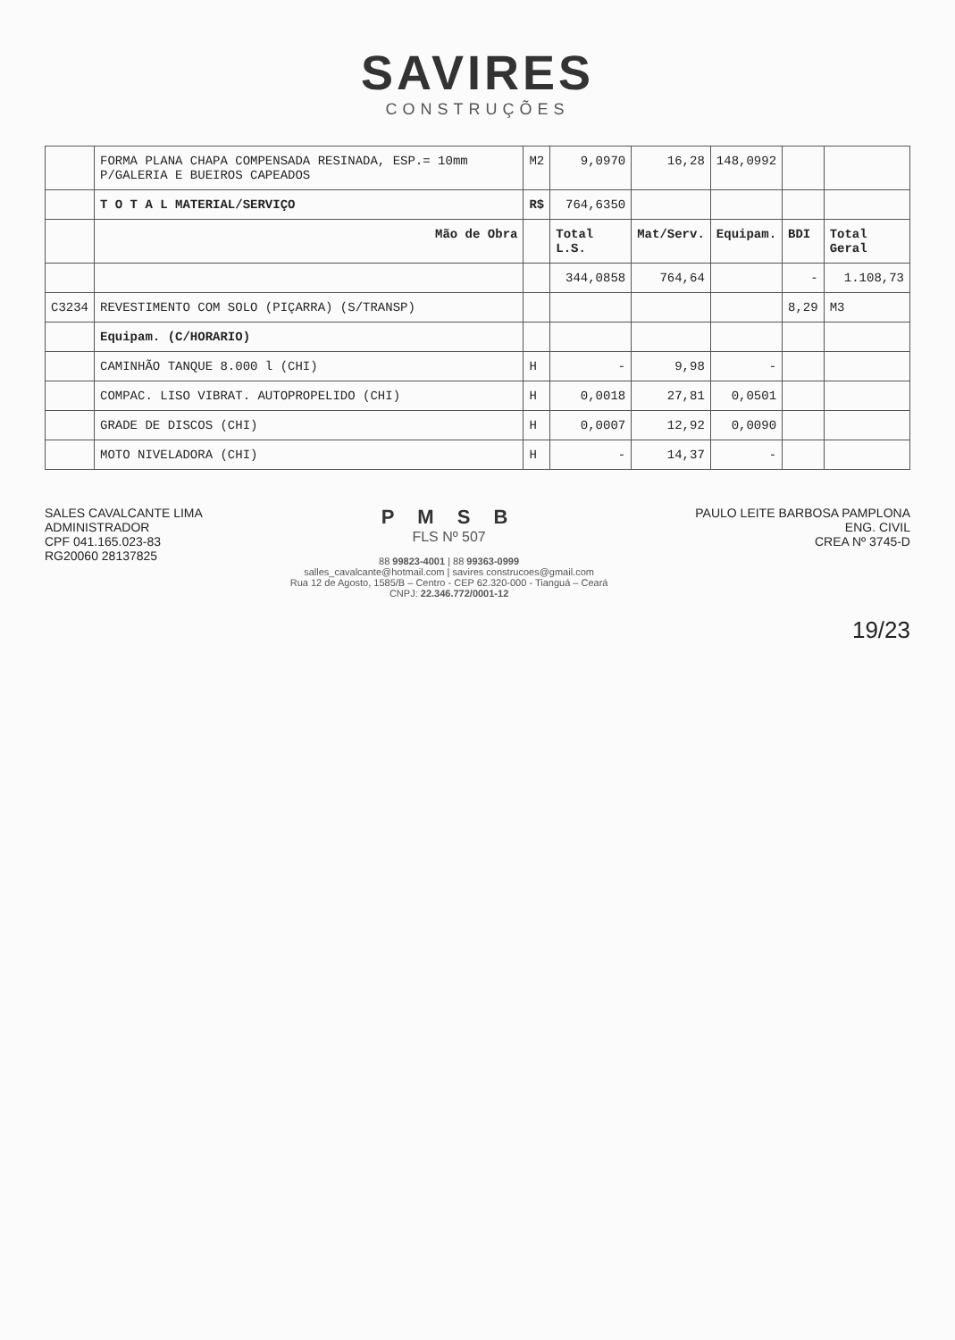SAVIRES
CONSTRUÇÕES
| | FORMA PLANA CHAPA COMPENSADA RESINADA, ESP.= 10mm P/GALERIA E BUEIROS CAPEADOS | M2 | 9,0970 | 16,28 | 148,0992 | | |
| | T O T A L MATERIAL/SERVIÇO | R$ | 764,6350 | | | | |
| | Mão de Obra | | Total L.S. | Mat/Serv. | Equipam. | BDI | Total Geral |
| | | | 344,0858 | 764,64 | | - | 1.108,73 |
| C3234 | REVESTIMENTO COM SOLO (PIÇARRA) (S/TRANSP) | | | | | 8,29 | M3 |
| | Equipam. (C/HORARIO) | | | | | | |
| | CAMINHÃO TANQUE 8.000 l (CHI) | H | - | 9,98 | - | | |
| | COMPAC. LISO VIBRAT. AUTOPROPELIDO (CHI) | H | 0,0018 | 27,81 | 0,0501 | | |
| | GRADE DE DISCOS (CHI) | H | 0,0007 | 12,92 | 0,0090 | | |
| | MOTO NIVELADORA (CHI) | H | - | 14,37 | - | | |
SALES CAVALCANTE LIMA
ADMINISTRADOR
CPF 041.165.023-83
RG20060 28137825
P M S B
FLS Nº 507
88 99823-4001 | 88 99363-0999
salles_cavalcante@hotmail.com | savires construcoes@gmail.com
Rua 12 de Agosto, 1585/B – Centro - CEP 62.320-000 - Tianguá – Ceará
CNPJ: 22.346.772/0001-12
PAULO LEITE BARBOSA PAMPLONA
ENG. CIVIL
CREA Nº 3745-D
19/23